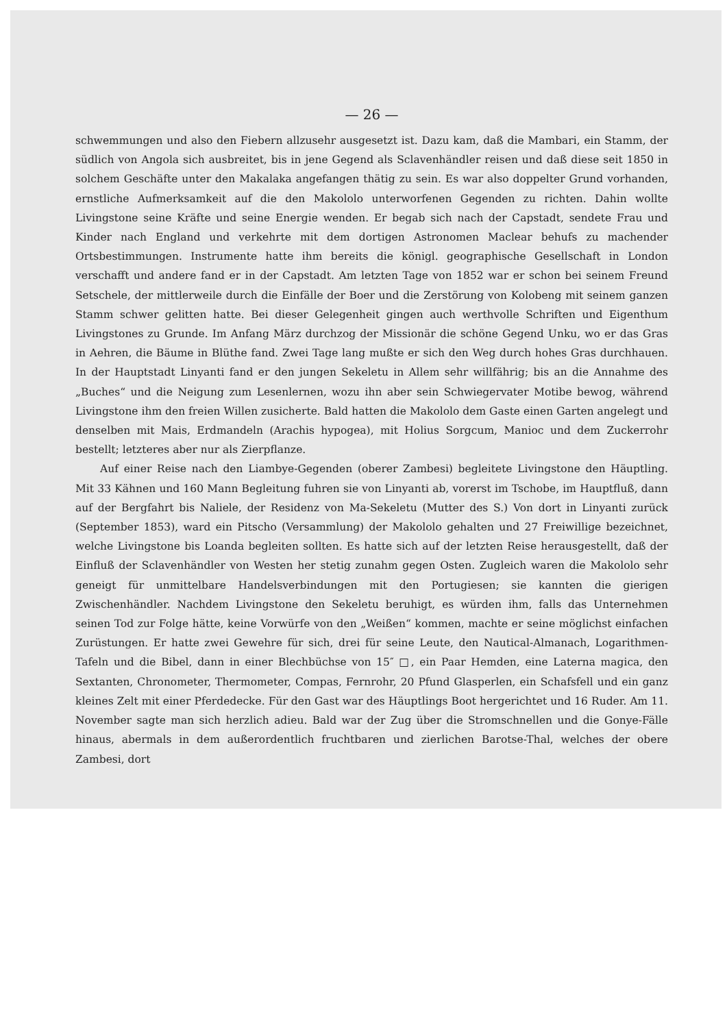— 26 —
schwemmungen und also den Fiebern allzusehr ausgesetzt ist. Dazu kam, daß die Mambari, ein Stamm, der südlich von Angola sich ausbreitet, bis in jene Gegend als Sclavenhändler reisen und daß diese seit 1850 in solchem Geschäfte unter den Makalaka angefangen thätig zu sein. Es war also doppelter Grund vorhanden, ernstliche Aufmerksamkeit auf die den Makololo unterworfenen Gegenden zu richten. Dahin wollte Livingstone seine Kräfte und seine Energie wenden. Er begab sich nach der Capstadt, sendete Frau und Kinder nach England und verkehrte mit dem dortigen Astronomen Maclear behufs zu machender Ortsbestimmungen. Instrumente hatte ihm bereits die königl. geographische Gesellschaft in London verschafft und andere fand er in der Capstadt. Am letzten Tage von 1852 war er schon bei seinem Freund Setschele, der mittlerweile durch die Einfälle der Boer und die Zerstörung von Kolobeng mit seinem ganzen Stamm schwer gelitten hatte. Bei dieser Gelegenheit gingen auch werthvolle Schriften und Eigenthum Livingstones zu Grunde. Im Anfang März durchzog der Missionär die schöne Gegend Unku, wo er das Gras in Aehren, die Bäume in Blüthe fand. Zwei Tage lang mußte er sich den Weg durch hohes Gras durchhauen. In der Hauptstadt Linyanti fand er den jungen Sekeletu in Allem sehr willfährig; bis an die Annahme des „Buches“ und die Neigung zum Lesenlernen, wozu ihn aber sein Schwiegervater Motibe bewog, während Livingstone ihm den freien Willen zusicherte. Bald hatten die Makololo dem Gaste einen Garten angelegt und denselben mit Mais, Erdmandeln (Arachis hypogea), mit Holius Sorgcum, Manioc und dem Zuckerrohr bestellt; letzteres aber nur als Zierpflanze.
Auf einer Reise nach den Liambye-Gegenden (oberer Zambesi) begleitete Livingstone den Häuptling. Mit 33 Kähnen und 160 Mann Begleitung fuhren sie von Linyanti ab, vorerst im Tschobe, im Hauptfluß, dann auf der Bergfahrt bis Naliele, der Residenz von Ma-Sekeletu (Mutter des S.) Von dort in Linyanti zurück (September 1853), ward ein Pitscho (Versammlung) der Makololo gehalten und 27 Freiwillige bezeichnet, welche Livingstone bis Loanda begleiten sollten. Es hatte sich auf der letzten Reise herausgestellt, daß der Einfluß der Sclavenhändler von Westen her stetig zunahm gegen Osten. Zugleich waren die Makololo sehr geneigt für unmittelbare Handelsverbindungen mit den Portugiesen; sie kannten die gierigen Zwischenhändler. Nachdem Livingstone den Sekeletu beruhigt, es würden ihm, falls das Unternehmen seinen Tod zur Folge hätte, keine Vorwürfe von den „Weißen“ kommen, machte er seine möglichst einfachen Zurüstungen. Er hatte zwei Gewehre für sich, drei für seine Leute, den Nautical-Almanach, Logarithmen-Tafeln und die Bibel, dann in einer Blechbüchse von 15″ □, ein Paar Hemden, eine Laterna magica, den Sextanten, Chronometer, Thermometer, Compas, Fernrohr, 20 Pfund Glasperlen, ein Schafsfell und ein ganz kleines Zelt mit einer Pferdedecke. Für den Gast war des Häuptlings Boot hergerichtet und 16 Ruder. Am 11. November sagte man sich herzlich adieu. Bald war der Zug über die Stromschnellen und die Gonye-Fälle hinaus, abermals in dem außerordentlich fruchtbaren und zierlichen Barotse-Thal, welches der obere Zambesi, dort